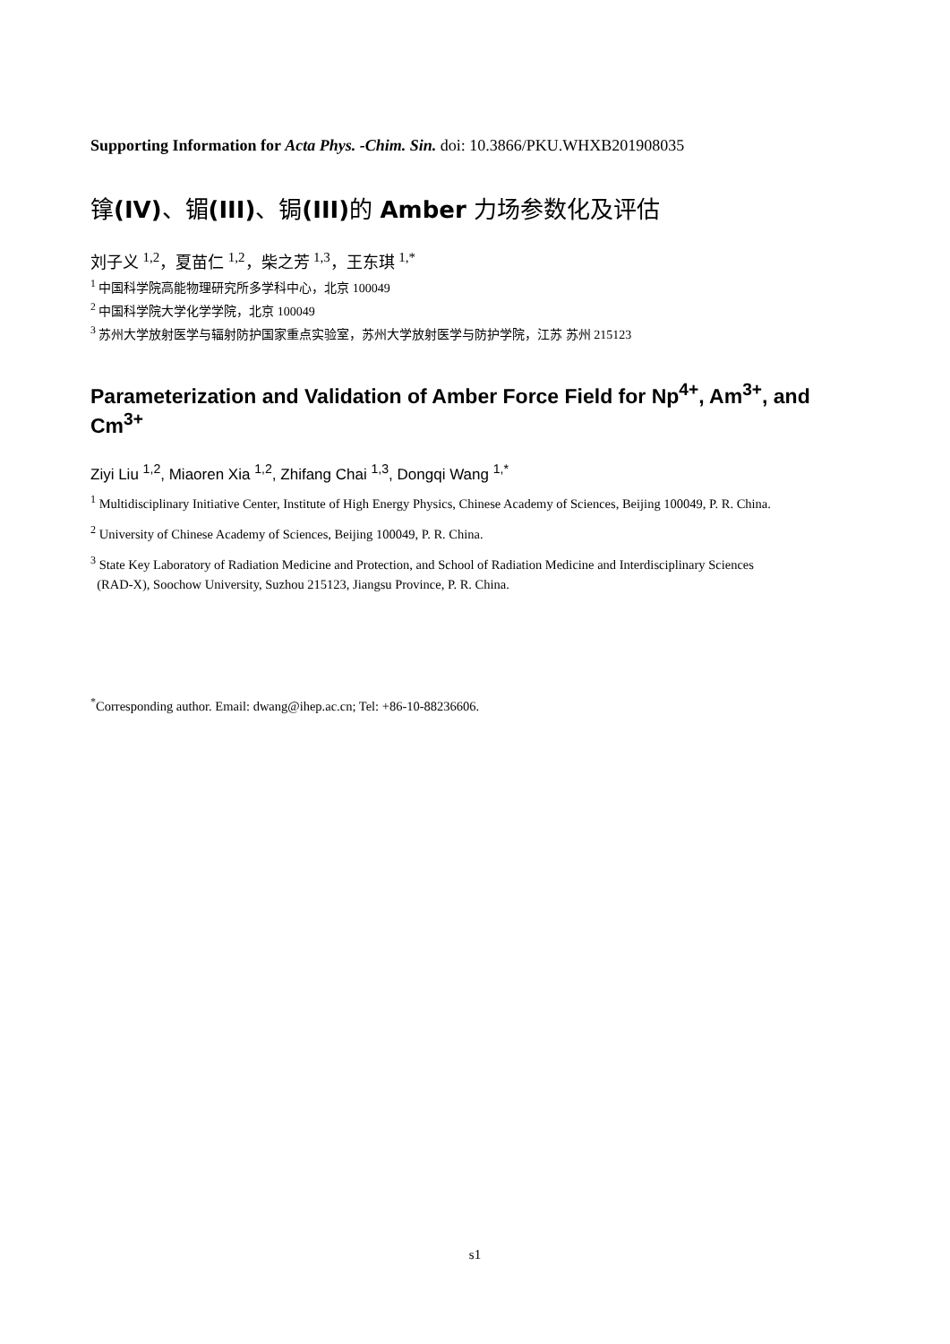Supporting Information for Acta Phys. -Chim. Sin. doi: 10.3866/PKU.WHXB201908035
镎(IV)、镅(III)、锔(III) 的 Amber 力场参数化及评估
刘子义 <sup>1,2</sup>，夏苗仁 <sup>1,2</sup>，柴之芳 <sup>1,3</sup>，王东琪 <sup>1,*</sup>
<sup>1</sup> 中国科学院高能物理研究所多学科中心，北京 100049
<sup>2</sup> 中国科学院大学化学学院，北京 100049
<sup>3</sup> 苏州大学放射医学与辐射防护国家重点实验室，苏州大学放射医学与防护学院，江苏 苏州 215123
Parameterization and Validation of Amber Force Field for Np<sup>4+</sup>, Am<sup>3+</sup>, and Cm<sup>3+</sup>
Ziyi Liu <sup>1,2</sup>, Miaoren Xia <sup>1,2</sup>, Zhifang Chai <sup>1,3</sup>, Dongqi Wang <sup>1,*</sup>
<sup>1</sup> Multidisciplinary Initiative Center, Institute of High Energy Physics, Chinese Academy of Sciences, Beijing 100049, P. R. China.
<sup>2</sup> University of Chinese Academy of Sciences, Beijing 100049, P. R. China.
<sup>3</sup> State Key Laboratory of Radiation Medicine and Protection, and School of Radiation Medicine and Interdisciplinary Sciences
(RAD-X), Soochow University, Suzhou 215123, Jiangsu Province, P. R. China.
<sup>*</sup> Corresponding author. Email: dwang@ihep.ac.cn; Tel: +86-10-88236606.
s1